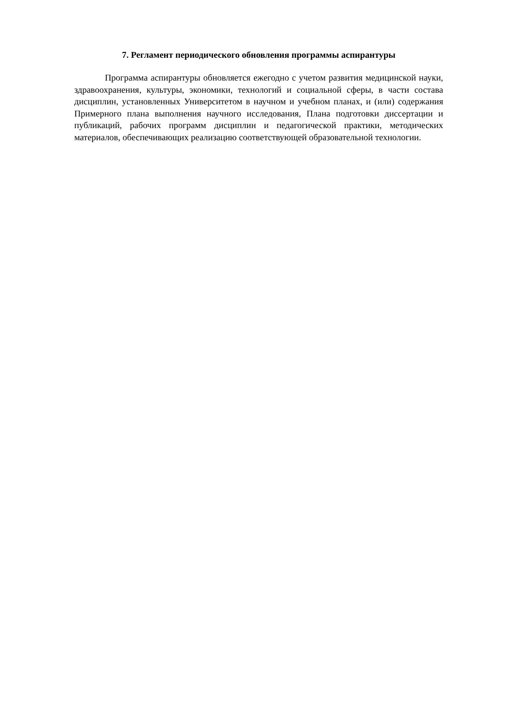7. Регламент периодического обновления программы аспирантуры
Программа аспирантуры обновляется ежегодно с учетом развития медицинской науки, здравоохранения, культуры, экономики, технологий и социальной сферы, в части состава дисциплин, установленных Университетом в научном и учебном планах, и (или) содержания Примерного плана выполнения научного исследования, Плана подготовки диссертации и публикаций, рабочих программ дисциплин и педагогической практики, методических материалов, обеспечивающих реализацию соответствующей образовательной технологии.